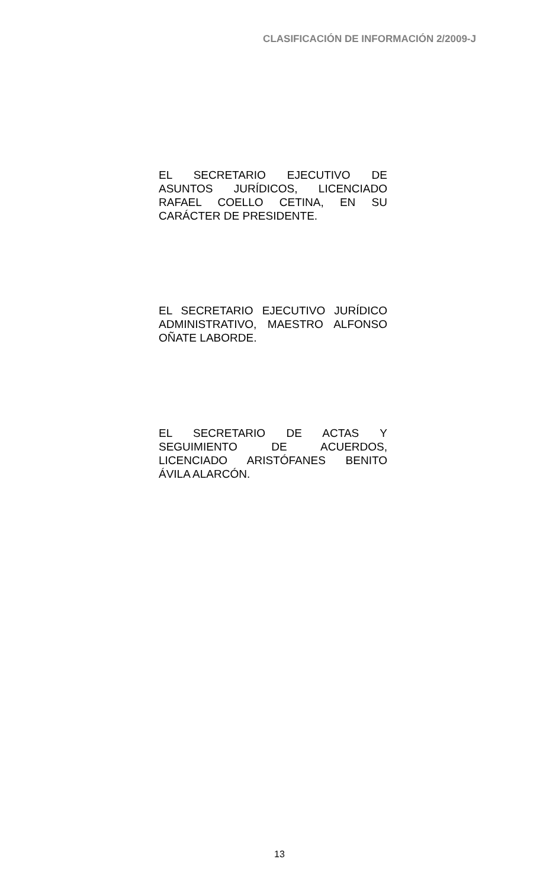CLASIFICACIÓN DE INFORMACIÓN 2/2009-J
EL SECRETARIO EJECUTIVO DE ASUNTOS JURÍDICOS, LICENCIADO RAFAEL COELLO CETINA, EN SU CARÁCTER DE PRESIDENTE.
EL SECRETARIO EJECUTIVO JURÍDICO ADMINISTRATIVO, MAESTRO ALFONSO OÑATE LABORDE.
EL SECRETARIO DE ACTAS Y SEGUIMIENTO DE ACUERDOS, LICENCIADO ARISTÓFANES BENITO ÁVILA ALARCÓN.
13